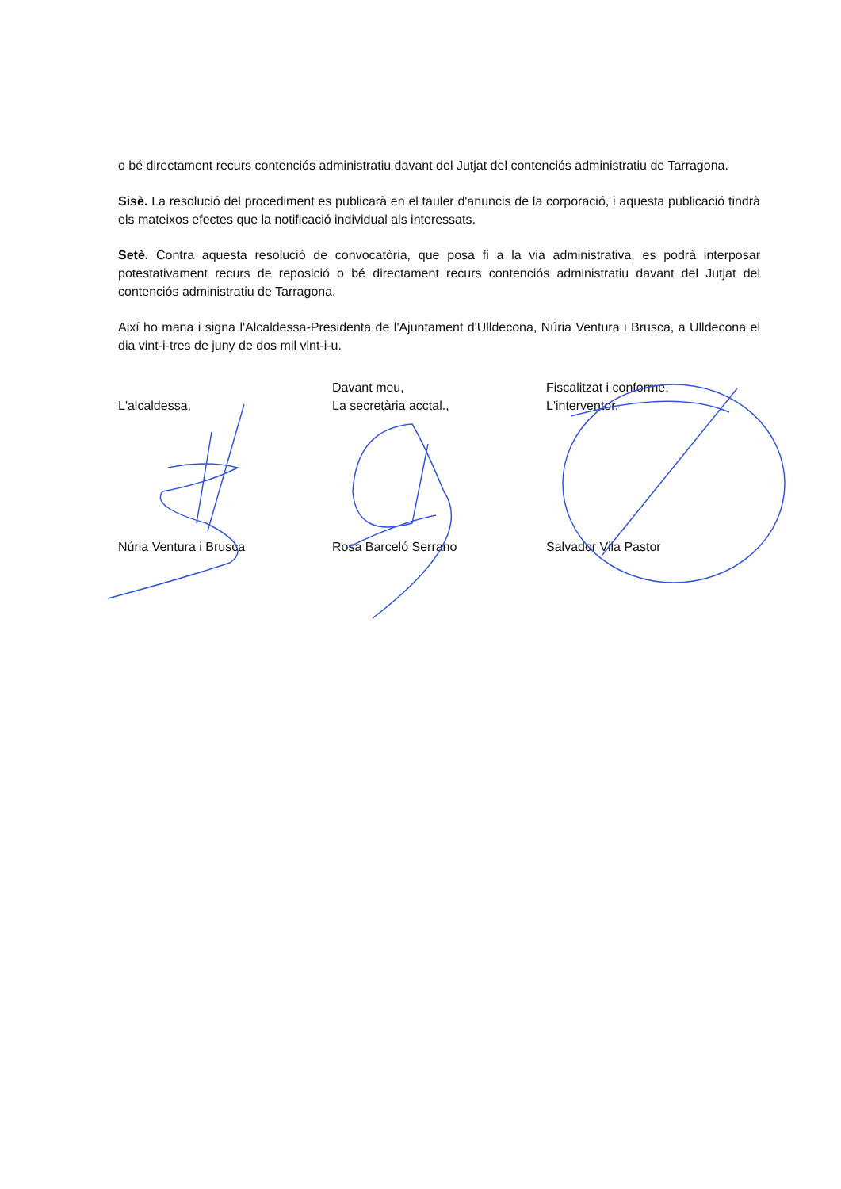o bé directament recurs contenciós administratiu davant del Jutjat del contenciós administratiu de Tarragona.
Sisè. La resolució del procediment es publicarà en el tauler d'anuncis de la corporació, i aquesta publicació tindrà els mateixos efectes que la notificació individual als interessats.
Setè. Contra aquesta resolució de convocatòria, que posa fi a la via administrativa, es podrà interposar potestativament recurs de reposició o bé directament recurs contenciós administratiu davant del Jutjat del contenciós administratiu de Tarragona.
Així ho mana i signa l'Alcaldessa-Presidenta de l'Ajuntament d'Ulldecona, Núria Ventura i Brusca, a Ulldecona el dia vint-i-tres de juny de dos mil vint-i-u.
L'alcaldessa,
Núria Ventura i Brusca
Davant meu,
La secretària acctal.,
Rosa Barceló Serrano
Fiscalitzat i conforme,
L'interventor,
Salvador Vila Pastor